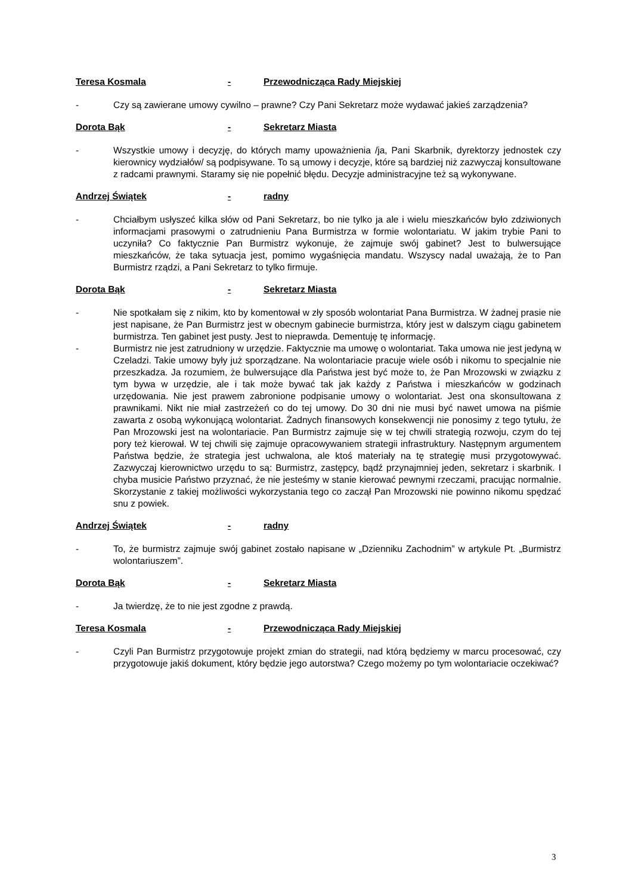Teresa Kosmala - Przewodnicząca Rady Miejskiej
- Czy są zawierane umowy cywilno – prawne? Czy Pani Sekretarz może wydawać jakieś zarządzenia?
Dorota Bąk - Sekretarz Miasta
- Wszystkie umowy i decyzję, do których mamy upoważnienia /ja, Pani Skarbnik, dyrektorzy jednostek czy kierownicy wydziałów/ są podpisywane. To są umowy i decyzje, które są bardziej niż zazwyczaj konsultowane z radcami prawnymi. Staramy się nie popełnić błędu. Decyzje administracyjne też są wykonywane.
Andrzej Świątek - radny
- Chciałbym usłyszeć kilka słów od Pani Sekretarz, bo nie tylko ja ale i wielu mieszkańców było zdziwionych informacjami prasowymi o zatrudnieniu Pana Burmistrza w formie wolontariatu. W jakim trybie Pani to uczyniła? Co faktycznie Pan Burmistrz wykonuje, że zajmuje swój gabinet? Jest to bulwersujące mieszkańców, że taka sytuacja jest, pomimo wygaśnięcia mandatu. Wszyscy nadal uważają, że to Pan Burmistrz rządzi, a Pani Sekretarz to tylko firmuje.
Dorota Bąk - Sekretarz Miasta
- Nie spotkałam się z nikim, kto by komentował w zły sposób wolontariat Pana Burmistrza. W żadnej prasie nie jest napisane, że Pan Burmistrz jest w obecnym gabinecie burmistrza, który jest w dalszym ciągu gabinetem burmistrza. Ten gabinet jest pusty. Jest to nieprawda. Dementuję tę informację.
- Burmistrz nie jest zatrudniony w urzędzie. Faktycznie ma umowę o wolontariat. Taka umowa nie jest jedyną w Czeladzi. Takie umowy były już sporządzane. Na wolontariacie pracuje wiele osób i nikomu to specjalnie nie przeszkadza. Ja rozumiem, że bulwersujące dla Państwa jest być może to, że Pan Mrozowski w związku z tym bywa w urzędzie, ale i tak może bywać tak jak każdy z Państwa i mieszkańców w godzinach urzędowania. Nie jest prawem zabronione podpisanie umowy o wolontariat. Jest ona skonsultowana z prawnikami. Nikt nie miał zastrzeżeń co do tej umowy. Do 30 dni nie musi być nawet umowa na piśmie zawarta z osobą wykonującą wolontariat. Żadnych finansowych konsekwencji nie ponosimy z tego tytułu, że Pan Mrozowski jest na wolontariacie. Pan Burmistrz zajmuje się w tej chwili strategią rozwoju, czym do tej pory też kierował. W tej chwili się zajmuje opracowywaniem strategii infrastruktury. Następnym argumentem Państwa będzie, że strategia jest uchwalona, ale ktoś materiały na tę strategię musi przygotowywać. Zazwyczaj kierownictwo urzędu to są: Burmistrz, zastępcy, bądź przynajmniej jeden, sekretarz i skarbnik. I chyba musicie Państwo przyznać, że nie jesteśmy w stanie kierować pewnymi rzeczami, pracując normalnie. Skorzystanie z takiej możliwości wykorzystania tego co zaczął Pan Mrozowski nie powinno nikomu spędzać snu z powiek.
Andrzej Świątek - radny
- To, że burmistrz zajmuje swój gabinet zostało napisane w „Dzienniku Zachodnim” w artykule Pt. „Burmistrz wolontariuszem”.
Dorota Bąk - Sekretarz Miasta
- Ja twierdzę, że to nie jest zgodne z prawdą.
Teresa Kosmala - Przewodnicząca Rady Miejskiej
- Czyli Pan Burmistrz przygotowuje projekt zmian do strategii, nad którą będziemy w marcu procesować, czy przygotowuje jakiś dokument, który będzie jego autorstwa? Czego możemy po tym wolontariacie oczekiwać?
3